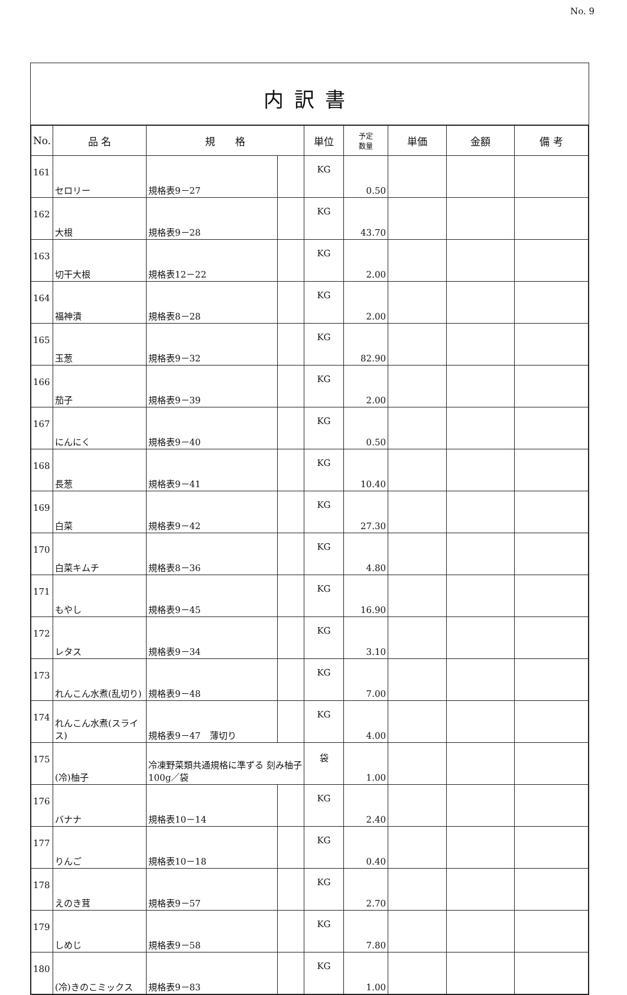No. 9
内訳書
| No. | 品 名 | 規 格 | | 単位 | 予定 数量 | 単価 | 金額 | 備 考 |
| --- | --- | --- | --- | --- | --- | --- | --- | --- |
| 161 | セロリー | 規格表9－27 | | KG | 0.50 | | | |
| 162 | 大根 | 規格表9－28 | | KG | 43.70 | | | |
| 163 | 切干大根 | 規格表12－22 | | KG | 2.00 | | | |
| 164 | 福神漬 | 規格表8－28 | | KG | 2.00 | | | |
| 165 | 玉葱 | 規格表9－32 | | KG | 82.90 | | | |
| 166 | 茄子 | 規格表9－39 | | KG | 2.00 | | | |
| 167 | にんにく | 規格表9－40 | | KG | 0.50 | | | |
| 168 | 長葱 | 規格表9－41 | | KG | 10.40 | | | |
| 169 | 白菜 | 規格表9－42 | | KG | 27.30 | | | |
| 170 | 白菜キムチ | 規格表8－36 | | KG | 4.80 | | | |
| 171 | もやし | 規格表9－45 | | KG | 16.90 | | | |
| 172 | レタス | 規格表9－34 | | KG | 3.10 | | | |
| 173 | れんこん水煮(乱切り) | 規格表9－48 | | KG | 7.00 | | | |
| 174 | れんこん水煮(スライス) | 規格表9－47 薄切り | | KG | 4.00 | | | |
| 175 | (冷)柚子 | 冷凍野菜類共通規格に準ずる 刻み柚子 100g／袋 | | 袋 | 1.00 | | | |
| 176 | バナナ | 規格表10－14 | | KG | 2.40 | | | |
| 177 | りんご | 規格表10－18 | | KG | 0.40 | | | |
| 178 | えのき茸 | 規格表9－57 | | KG | 2.70 | | | |
| 179 | しめじ | 規格表9－58 | | KG | 7.80 | | | |
| 180 | (冷)きのこミックス | 規格表9－83 | | KG | 1.00 | | | |